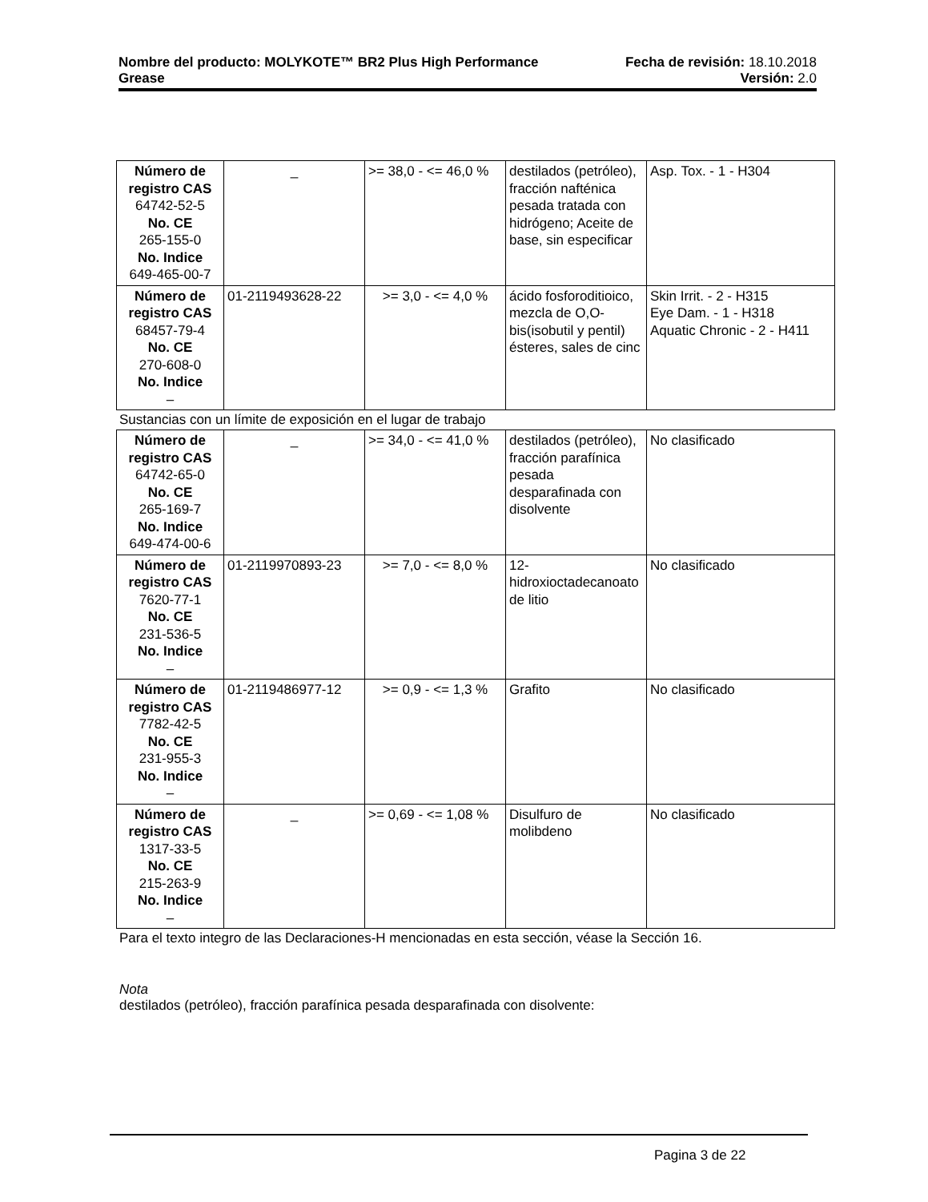Nombre del producto: MOLYKOTE™ BR2 Plus High Performance Fecha de revisión: 18.10.2018
Grease Versión: 2.0
| Número de registro CAS 64742-52-5 No. CE 265-155-0 No. Indice 649-465-00-7 | _ | >= 38,0 - <= 46,0 % | destilados (petróleo), fracción nafténica pesada tratada con hidrógeno; Aceite de base, sin especificar | Asp. Tox. - 1 - H304 |
| Número de registro CAS 68457-79-4 No. CE 270-608-0 No. Indice – | 01-2119493628-22 | >= 3,0 - <= 4,0 % | ácido fosforoditioico, mezcla de O,O-bis(isobutil y pentil) ésteres, sales de cinc | Skin Irrit. - 2 - H315 Eye Dam. - 1 - H318 Aquatic Chronic - 2 - H411 |
Sustancias con un límite de exposición en el lugar de trabajo
| Número de registro CAS 64742-65-0 No. CE 265-169-7 No. Indice 649-474-00-6 | _ | >= 34,0 - <= 41,0 % | destilados (petróleo), fracción parafínica pesada desparafinada con disolvente | No clasificado |
| Número de registro CAS 7620-77-1 No. CE 231-536-5 No. Indice – | 01-2119970893-23 | >= 7,0 - <= 8,0 % | 12-hidroxioctadecanoato de litio | No clasificado |
| Número de registro CAS 7782-42-5 No. CE 231-955-3 No. Indice – | 01-2119486977-12 | >= 0,9 - <= 1,3 % | Grafito | No clasificado |
| Número de registro CAS 1317-33-5 No. CE 215-263-9 No. Indice – | _ | >= 0,69 - <= 1,08 % | Disulfuro de molibdeno | No clasificado |
Para el texto integro de las Declaraciones-H mencionadas en esta sección, véase la Sección 16.
Nota
destilados (petróleo), fracción parafínica pesada desparafinada con disolvente:
Pagina 3 de 22